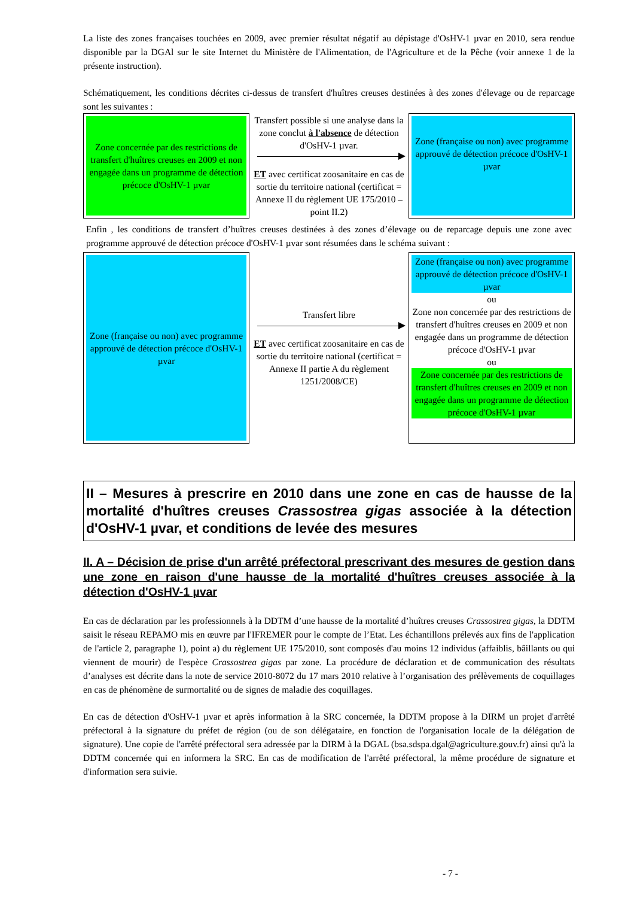La liste des zones françaises touchées en 2009, avec premier résultat négatif au dépistage d'OsHV-1 µvar en 2010, sera rendue disponible par la DGAl sur le site Internet du Ministère de l'Alimentation, de l'Agriculture et de la Pêche (voir annexe 1 de la présente instruction).
Schématiquement, les conditions décrites ci-dessus de transfert d'huîtres creuses destinées à des zones d'élevage ou de reparcage sont les suivantes :
Zone concernée par des restrictions de transfert d'huîtres creuses en 2009 et non engagée dans un programme de détection précoce d'OsHV-1 µvar
Transfert possible si une analyse dans la zone conclut à l'absence de détection d'OsHV-1 µvar.
ET avec certificat zoosanitaire en cas de sortie du territoire national (certificat = Annexe II du règlement UE 175/2010 – point II.2)
Zone (française ou non) avec programme approuvé de détection précoce d'OsHV-1 µvar
Enfin , les conditions de transfert d’huîtres creuses destinées à des zones d’élevage ou de reparcage depuis une zone avec programme approuvé de détection précoce d'OsHV-1 µvar sont résumées dans le schéma suivant :
Zone (française ou non) avec programme approuvé de détection précoce d'OsHV-1 µvar
Transfert libre
ET avec certificat zoosanitaire en cas de sortie du territoire national (certificat = Annexe II partie A du règlement 1251/2008/CE)
Zone (française ou non) avec programme approuvé de détection précoce d'OsHV-1 µvar
ou
Zone non concernée par des restrictions de transfert d'huîtres creuses en 2009 et non engagée dans un programme de détection précoce d'OsHV-1 µvar
ou
Zone concernée par des restrictions de transfert d'huîtres creuses en 2009 et non engagée dans un programme de détection précoce d'OsHV-1 µvar
II – Mesures à prescrire en 2010 dans une zone en cas de hausse de la mortalité d'huîtres creuses Crassostrea gigas associée à la détection d'OsHV-1 µvar, et conditions de levée des mesures
II. A – Décision de prise d'un arrêté préfectoral prescrivant des mesures de gestion dans une zone en raison d'une hausse de la mortalité d'huîtres creuses associée à la détection d'OsHV-1 µvar
En cas de déclaration par les professionnels à la DDTM d’une hausse de la mortalité d’huîtres creuses Crassostrea gigas, la DDTM saisit le réseau REPAMO mis en œuvre par l'IFREMER pour le compte de l’Etat. Les échantillons prélevés aux fins de l'application de l'article 2, paragraphe 1), point a) du règlement UE 175/2010, sont composés d'au moins 12 individus (affaiblis, bâillants ou qui viennent de mourir) de l'espèce Crassostrea gigas par zone. La procédure de déclaration et de communication des résultats d’analyses est décrite dans la note de service 2010-8072 du 17 mars 2010 relative à l’organisation des prélèvements de coquillages en cas de phénomène de surmortalité ou de signes de maladie des coquillages.
En cas de détection d'OsHV-1 µvar et après information à la SRC concernée, la DDTM propose à la DIRM un projet d'arrêté préfectoral à la signature du préfet de région (ou de son délégataire, en fonction de l'organisation locale de la délégation de signature). Une copie de l'arrêté préfectoral sera adressée par la DIRM à la DGAL (bsa.sdspa.dgal@agriculture.gouv.fr) ainsi qu'à la DDTM concernée qui en informera la SRC. En cas de modification de l'arrêté préfectoral, la même procédure de signature et d'information sera suivie.
- 7 -